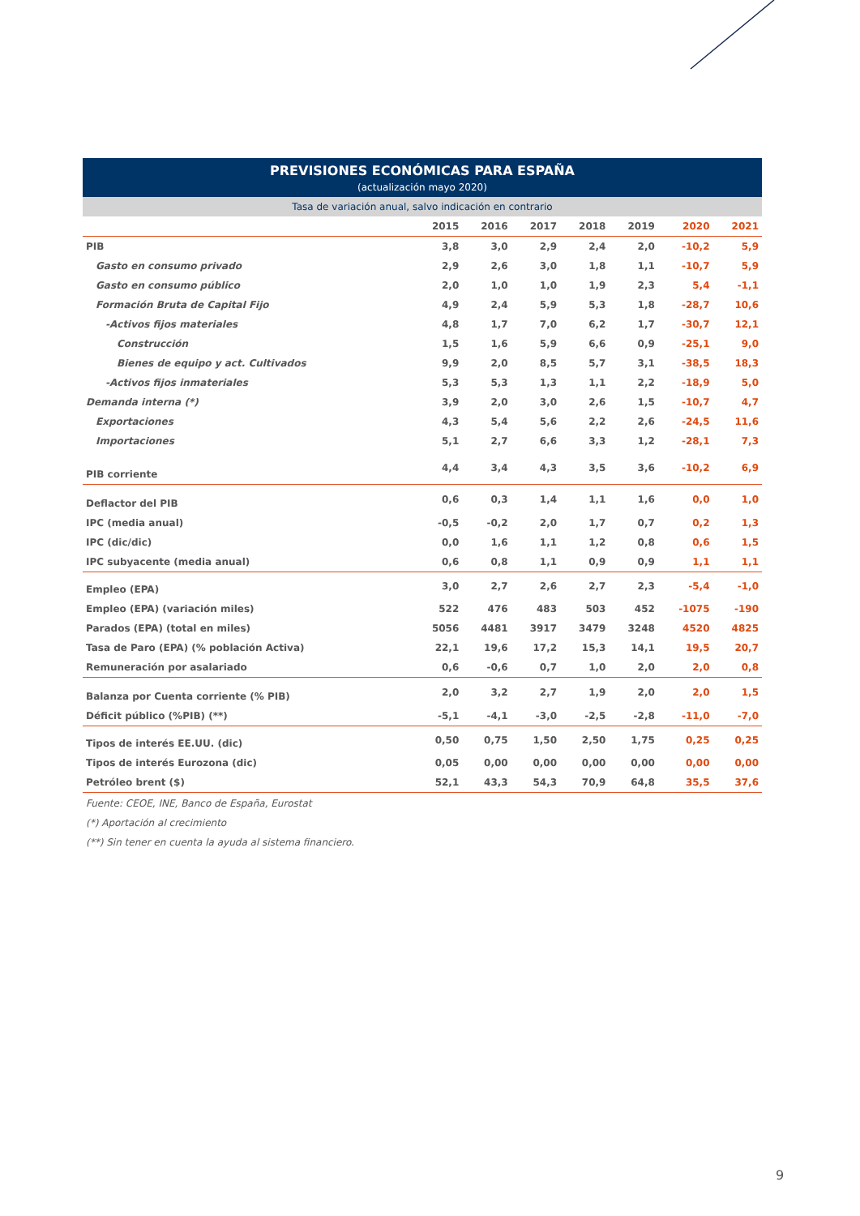PREVISIONES ECONÓMICAS PARA ESPAÑA
(actualización mayo 2020)
Tasa de variación anual, salvo indicación en contrario
| | 2015 | 2016 | 2017 | 2018 | 2019 | 2020 | 2021 |
| --- | --- | --- | --- | --- | --- | --- | --- |
| PIB | 3,8 | 3,0 | 2,9 | 2,4 | 2,0 | -10,2 | 5,9 |
| Gasto en consumo privado | 2,9 | 2,6 | 3,0 | 1,8 | 1,1 | -10,7 | 5,9 |
| Gasto en consumo público | 2,0 | 1,0 | 1,0 | 1,9 | 2,3 | 5,4 | -1,1 |
| Formación Bruta de Capital Fijo | 4,9 | 2,4 | 5,9 | 5,3 | 1,8 | -28,7 | 10,6 |
| -Activos fijos materiales | 4,8 | 1,7 | 7,0 | 6,2 | 1,7 | -30,7 | 12,1 |
| Construcción | 1,5 | 1,6 | 5,9 | 6,6 | 0,9 | -25,1 | 9,0 |
| Bienes de equipo y act. Cultivados | 9,9 | 2,0 | 8,5 | 5,7 | 3,1 | -38,5 | 18,3 |
| -Activos fijos inmateriales | 5,3 | 5,3 | 1,3 | 1,1 | 2,2 | -18,9 | 5,0 |
| Demanda interna (*) | 3,9 | 2,0 | 3,0 | 2,6 | 1,5 | -10,7 | 4,7 |
| Exportaciones | 4,3 | 5,4 | 5,6 | 2,2 | 2,6 | -24,5 | 11,6 |
| Importaciones | 5,1 | 2,7 | 6,6 | 3,3 | 1,2 | -28,1 | 7,3 |
| PIB corriente | 4,4 | 3,4 | 4,3 | 3,5 | 3,6 | -10,2 | 6,9 |
| Deflactor del PIB | 0,6 | 0,3 | 1,4 | 1,1 | 1,6 | 0,0 | 1,0 |
| IPC (media anual) | -0,5 | -0,2 | 2,0 | 1,7 | 0,7 | 0,2 | 1,3 |
| IPC (dic/dic) | 0,0 | 1,6 | 1,1 | 1,2 | 0,8 | 0,6 | 1,5 |
| IPC subyacente (media anual) | 0,6 | 0,8 | 1,1 | 0,9 | 0,9 | 1,1 | 1,1 |
| Empleo (EPA) | 3,0 | 2,7 | 2,6 | 2,7 | 2,3 | -5,4 | -1,0 |
| Empleo (EPA) (variación miles) | 522 | 476 | 483 | 503 | 452 | -1075 | -190 |
| Parados (EPA) (total en miles) | 5056 | 4481 | 3917 | 3479 | 3248 | 4520 | 4825 |
| Tasa de Paro (EPA) (% población Activa) | 22,1 | 19,6 | 17,2 | 15,3 | 14,1 | 19,5 | 20,7 |
| Remuneración por asalariado | 0,6 | -0,6 | 0,7 | 1,0 | 2,0 | 2,0 | 0,8 |
| Balanza por Cuenta corriente (% PIB) | 2,0 | 3,2 | 2,7 | 1,9 | 2,0 | 2,0 | 1,5 |
| Déficit público (%PIB) (**) | -5,1 | -4,1 | -3,0 | -2,5 | -2,8 | -11,0 | -7,0 |
| Tipos de interés EE.UU. (dic) | 0,50 | 0,75 | 1,50 | 2,50 | 1,75 | 0,25 | 0,25 |
| Tipos de interés Eurozona (dic) | 0,05 | 0,00 | 0,00 | 0,00 | 0,00 | 0,00 | 0,00 |
| Petróleo brent ($) | 52,1 | 43,3 | 54,3 | 70,9 | 64,8 | 35,5 | 37,6 |
Fuente: CEOE, INE, Banco de España, Eurostat
(*) Aportación al crecimiento
(**) Sin tener en cuenta la ayuda al sistema financiero.
9